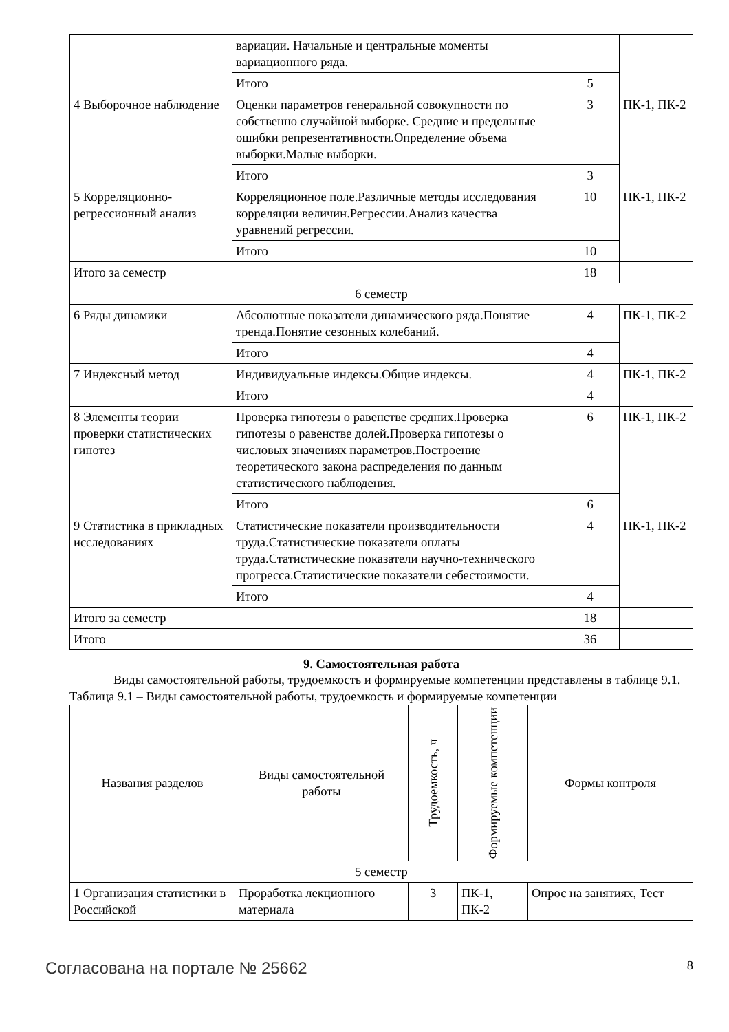| | вариации. Начальные и центральные моменты вариационного ряда. | | |
| | Итого | 5 | |
| 4 Выборочное наблюдение | Оценки параметров генеральной совокупности по собственно случайной выборке. Средние и предельные ошибки репрезентативности.Определение объема выборки.Малые выборки. | 3 | ПК-1, ПК-2 |
| | Итого | 3 | |
| 5 Корреляционно-регрессионный анализ | Корреляционное поле.Различные методы исследования корреляции величин.Регрессии.Анализ качества уравнений регрессии. | 10 | ПК-1, ПК-2 |
| | Итого | 10 | |
| Итого за семестр | | 18 | |
| 6 семестр | | | |
| 6 Ряды динамики | Абсолютные показатели динамического ряда.Понятие тренда.Понятие сезонных колебаний. | 4 | ПК-1, ПК-2 |
| | Итого | 4 | |
| 7 Индексный метод | Индивидуальные индексы.Общие индексы. | 4 | ПК-1, ПК-2 |
| | Итого | 4 | |
| 8 Элементы теории проверки статистических гипотез | Проверка гипотезы о равенстве средних.Проверка гипотезы о равенстве долей.Проверка гипотезы о числовых значениях параметров.Построение теоретического закона распределения по данным статистического наблюдения. | 6 | ПК-1, ПК-2 |
| | Итого | 6 | |
| 9 Статистика в прикладных исследованиях | Статистические показатели производительности труда.Статистические показатели оплаты труда.Статистические показатели научно-технического прогресса.Статистические показатели себестоимости. | 4 | ПК-1, ПК-2 |
| | Итого | 4 | |
| Итого за семестр | | 18 | |
| Итого | | 36 | |
9. Самостоятельная работа
Виды самостоятельной работы, трудоемкость и формируемые компетенции представлены в таблице 9.1.
Таблица 9.1 – Виды самостоятельной работы, трудоемкость и формируемые компетенции
| Названия разделов | Виды самостоятельной работы | Трудоемкость, ч | Формируемые компетенции | Формы контроля |
| --- | --- | --- | --- | --- |
| 5 семестр | | | | |
| 1 Организация статистики в Российской | Проработка лекционного материала | 3 | ПК-1, ПК-2 | Опрос на занятиях, Тест |
Согласована на портале № 25662 8